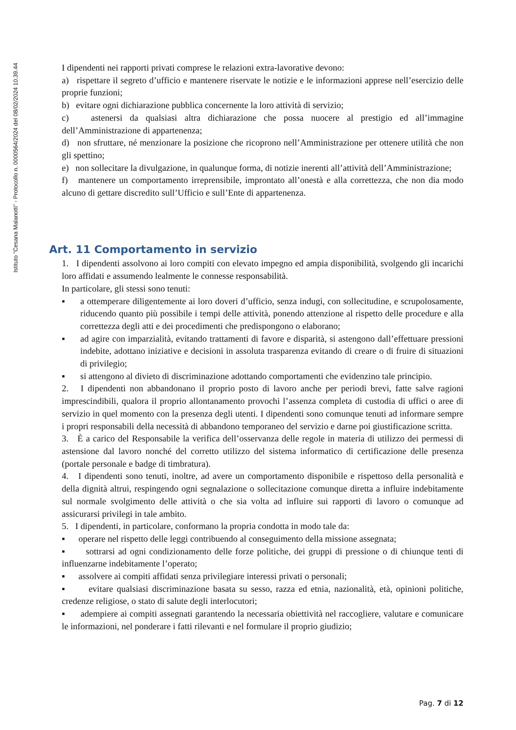Istituto "Cesana Malanotti" - Protocollo n. 0000564/2024 del 08/02/2024 10.39.44
I dipendenti nei rapporti privati comprese le relazioni extra-lavorative devono:
a) rispettare il segreto d’ufficio e mantenere riservate le notizie e le informazioni apprese nell’esercizio delle proprie funzioni;
b) evitare ogni dichiarazione pubblica concernente la loro attività di servizio;
c) astenersi da qualsiasi altra dichiarazione che possa nuocere al prestigio ed all’immagine dell’Amministrazione di appartenenza;
d) non sfruttare, né menzionare la posizione che ricoprono nell’Amministrazione per ottenere utilità che non gli spettino;
e) non sollecitare la divulgazione, in qualunque forma, di notizie inerenti all’attività dell’Amministrazione;
f) mantenere un comportamento irreprensibile, improntato all’onestà e alla correttezza, che non dia modo alcuno di gettare discredito sull’Ufficio e sull’Ente di appartenenza.
Art. 11 Comportamento in servizio
1. I dipendenti assolvono ai loro compiti con elevato impegno ed ampia disponibilità, svolgendo gli incarichi loro affidati e assumendo lealmente le connesse responsabilità.
In particolare, gli stessi sono tenuti:
▪ a ottemperare diligentemente ai loro doveri d’ufficio, senza indugi, con sollecitudine, e scrupolosamente, riducendo quanto più possibile i tempi delle attività, ponendo attenzione al rispetto delle procedure e alla correttezza degli atti e dei procedimenti che predispongono o elaborano;
▪ ad agire con imparzialità, evitando trattamenti di favore e disparità, si astengono dall’effettuare pressioni indebite, adottano iniziative e decisioni in assoluta trasparenza evitando di creare o di fruire di situazioni di privilegio;
▪ si attengono al divieto di discriminazione adottando comportamenti che evidenzino tale principio.
2. I dipendenti non abbandonano il proprio posto di lavoro anche per periodi brevi, fatte salve ragioni imprescindibili, qualora il proprio allontanamento provochi l’assenza completa di custodia di uffici o aree di servizio in quel momento con la presenza degli utenti. I dipendenti sono comunque tenuti ad informare sempre i propri responsabili della necessità di abbandono temporaneo del servizio e darne poi giustificazione scritta.
3. È a carico del Responsabile la verifica dell’osservanza delle regole in materia di utilizzo dei permessi di astensione dal lavoro nonché del corretto utilizzo del sistema informatico di certificazione delle presenza (portale personale e badge di timbratura).
4. I dipendenti sono tenuti, inoltre, ad avere un comportamento disponibile e rispettoso della personalità e della dignità altrui, respingendo ogni segnalazione o sollecitazione comunque diretta a influire indebitamente sul normale svolgimento delle attività o che sia volta ad influire sui rapporti di lavoro o comunque ad assicurarsi privilegi in tale ambito.
5. I dipendenti, in particolare, conformano la propria condotta in modo tale da:
▪ operare nel rispetto delle leggi contribuendo al conseguimento della missione assegnata;
▪ sottrarsi ad ogni condizionamento delle forze politiche, dei gruppi di pressione o di chiunque tenti di influenzarne indebitamente l’operato;
▪ assolvere ai compiti affidati senza privilegiare interessi privati o personali;
▪ evitare qualsiasi discriminazione basata su sesso, razza ed etnia, nazionalità, età, opinioni politiche, credenze religiose, o stato di salute degli interlocutori;
▪ adempiere ai compiti assegnati garantendo la necessaria obiettività nel raccogliere, valutare e comunicare le informazioni, nel ponderare i fatti rilevanti e nel formulare il proprio giudizio;
Pag. 7 di 12